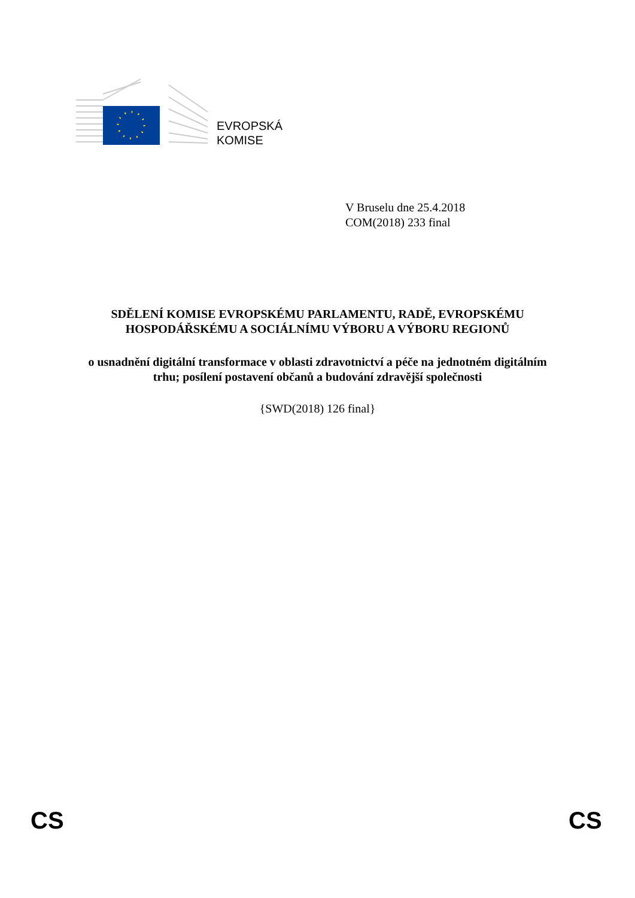EVROPSKÁ
KOMISE
V Bruselu dne 25.4.2018
COM(2018) 233 final
SDĚLENÍ KOMISE EVROPSKÉMU PARLAMENTU, RADĚ, EVROPSKÉMU HOSPODÁŘSKÉMU A SOCIÁLNÍMU VÝBORU A VÝBORU REGIONŮ
o usnadnění digitální transformace v oblasti zdravotnictví a péče na jednotném digitálním trhu; posílení postavení občanů a budování zdravější společnosti
{SWD(2018) 126 final}
CS CS